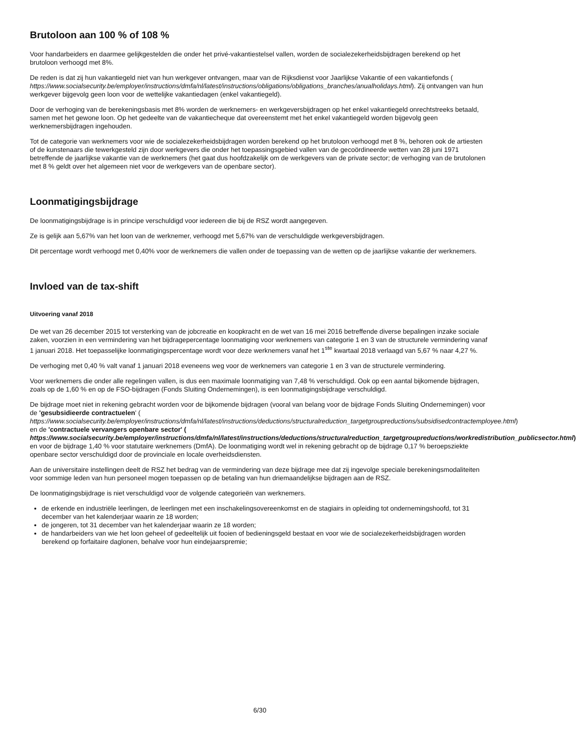Brutoloon aan 100 % of 108 %
Voor handarbeiders en daarmee gelijkgestelden die onder het privé-vakantiestelsel vallen, worden de socialezekerheidsbijdragen berekend op het brutoloon verhoogd met 8%.
De reden is dat zij hun vakantiegeld niet van hun werkgever ontvangen, maar van de Rijksdienst voor Jaarlijkse Vakantie of een vakantiefonds ( https://www.socialsecurity.be/employer/instructions/dmfa/nl/latest/instructions/obligations/obligations_branches/anualholidays.html). Zij ontvangen van hun werkgever bijgevolg geen loon voor de wettelijke vakantiedagen (enkel vakantiegeld).
Door de verhoging van de berekeningsbasis met 8% worden de werknemers- en werkgeversbijdragen op het enkel vakantiegeld onrechtstreeks betaald, samen met het gewone loon. Op het gedeelte van de vakantiecheque dat overeenstemt met het enkel vakantiegeld worden bijgevolg geen werknemersbijdragen ingehouden.
Tot de categorie van werknemers voor wie de socialezekerheidsbijdragen worden berekend op het brutoloon verhoogd met 8 %, behoren ook de artiesten of de kunstenaars die tewerkgesteld zijn door werkgevers die onder het toepassingsgebied vallen van de gecoördineerde wetten van 28 juni 1971 betreffende de jaarlijkse vakantie van de werknemers (het gaat dus hoofdzakelijk om de werkgevers van de private sector; de verhoging van de brutolonen met 8 % geldt over het algemeen niet voor de werkgevers van de openbare sector).
Loonmatigingsbijdrage
De loonmatigingsbijdrage is in principe verschuldigd voor iedereen die bij de RSZ wordt aangegeven.
Ze is gelijk aan 5,67% van het loon van de werknemer, verhoogd met 5,67% van de verschuldigde werkgeversbijdragen.
Dit percentage wordt verhoogd met 0,40% voor de werknemers die vallen onder de toepassing van de wetten op de jaarlijkse vakantie der werknemers.
Invloed van de tax-shift
Uitvoering vanaf 2018
De wet van 26 december 2015 tot versterking van de jobcreatie en koopkracht en de wet van 16 mei 2016 betreffende diverse bepalingen inzake sociale zaken, voorzien in een vermindering van het bijdragepercentage loonmatiging voor werknemers van categorie 1 en 3 van de structurele vermindering vanaf 1 januari 2018. Het toepasselijke loonmatigingspercentage wordt voor deze werknemers vanaf het 1<sup>ste</sup> kwartaal 2018 verlaagd van 5,67 % naar 4,27 %.
De verhoging met 0,40 % valt vanaf 1 januari 2018 eveneens weg voor de werknemers van categorie 1 en 3 van de structurele vermindering.
Voor werknemers die onder alle regelingen vallen, is dus een maximale loonmatiging van 7,48 % verschuldigd. Ook op een aantal bijkomende bijdragen, zoals op de 1,60 % en op de FSO-bijdragen (Fonds Sluiting Ondernemingen), is een loonmatigingsbijdrage verschuldigd.
De bijdrage moet niet in rekening gebracht worden voor de bijkomende bijdragen (vooral van belang voor de bijdrage Fonds Sluiting Ondernemingen) voor de 'gesubsidieerde contractuelen' ( https://www.socialsecurity.be/employer/instructions/dmfa/nl/latest/instructions/deductions/structuralreduction_targetgroupreductions/subsidisedcontractemployee.html) en de 'contractuele vervangers openbare sector' ( https://www.socialsecurity.be/employer/instructions/dmfa/nl/latest/instructions/deductions/structuralreduction_targetgroupreductions/workredistribution_publicsector.html) en voor de bijdrage 1,40 % voor statutaire werknemers (DmfA). De loonmatiging wordt wel in rekening gebracht op de bijdrage 0,17 % beroepsziekte openbare sector verschuldigd door de provinciale en locale overheidsdiensten.
Aan de universitaire instellingen deelt de RSZ het bedrag van de vermindering van deze bijdrage mee dat zij ingevolge speciale berekeningsmodaliteiten voor sommige leden van hun personeel mogen toepassen op de betaling van hun driemaandelijkse bijdragen aan de RSZ.
De loonmatigingsbijdrage is niet verschuldigd voor de volgende categorieën van werknemers.
de erkende en industriële leerlingen, de leerlingen met een inschakelingsovereenkomst en de stagiairs in opleiding tot ondernemingshoofd, tot 31 december van het kalenderjaar waarin ze 18 worden;
de jongeren, tot 31 december van het kalenderjaar waarin ze 18 worden;
de handarbeiders van wie het loon geheel of gedeeltelijk uit fooien of bedieningsgeld bestaat en voor wie de socialezekerheidsbijdragen worden berekend op forfaitaire daglonen, behalve voor hun eindejaarspremie;
6/30